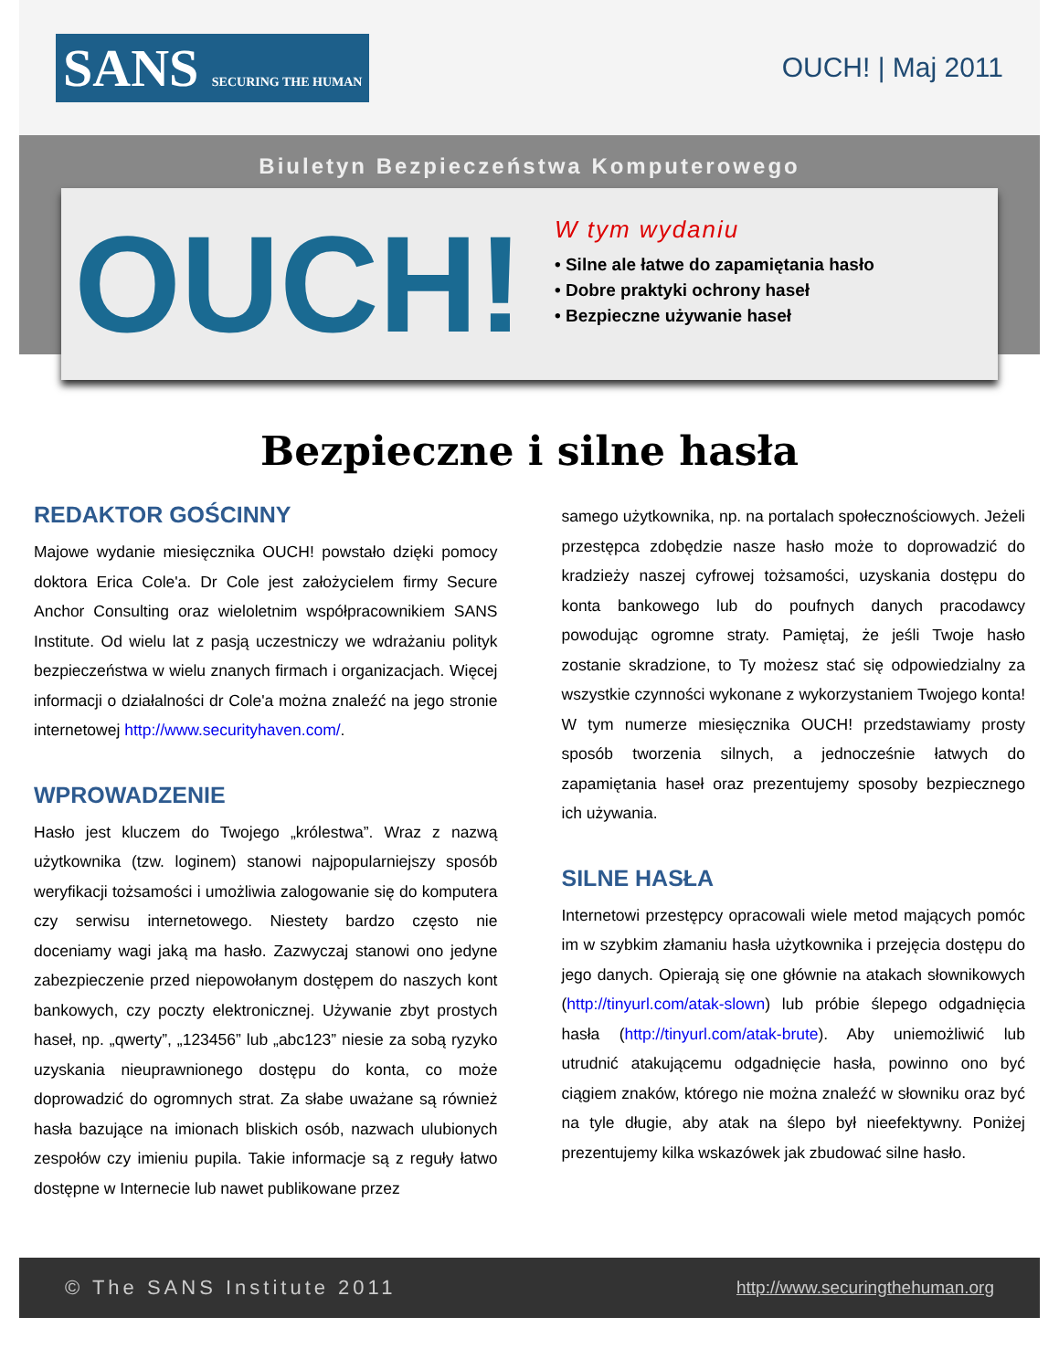SANS SECURING THE HUMAN
OUCH! | Maj 2011
Biuletyn Bezpieczeństwa Komputerowego
OUCH!
W tym wydaniu
• Silne ale łatwe do zapamiętania hasło
• Dobre praktyki ochrony haseł
• Bezpieczne używanie haseł
Bezpieczne i silne hasła
REDAKTOR GOŚCINNY
Majowe wydanie miesięcznika OUCH! powstało dzięki pomocy doktora Erica Cole'a. Dr Cole jest założycielem firmy Secure Anchor Consulting oraz wieloletnim współpracownikiem SANS Institute. Od wielu lat z pasją uczestniczy we wdrażaniu polityk bezpieczeństwa w wielu znanych firmach i organizacjach. Więcej informacji o działalności dr Cole'a można znaleźć na jego stronie internetowej http://www.securityhaven.com/.
WPROWADZENIE
Hasło jest kluczem do Twojego „królestwa”. Wraz z nazwą użytkownika (tzw. loginem) stanowi najpopularniejszy sposób weryfikacji tożsamości i umożliwia zalogowanie się do komputera czy serwisu internetowego. Niestety bardzo często nie doceniamy wagi jaką ma hasło. Zazwyczaj stanowi ono jedyne zabezpieczenie przed niepowołanym dostępem do naszych kont bankowych, czy poczty elektronicznej. Używanie zbyt prostych haseł, np. „qwerty”, „123456” lub „abc123” niesie za sobą ryzyko uzyskania nieuprawnionego dostępu do konta, co może doprowadzić do ogromnych strat. Za słabe uważane są również hasła bazujące na imionach bliskich osób, nazwach ulubionych zespołów czy imieniu pupila. Takie informacje są z reguły łatwo dostępne w Internecie lub nawet publikowane przez
samego użytkownika, np. na portalach społecznościowych. Jeżeli przestępca zdobędzie nasze hasło może to doprowadzić do kradzieży naszej cyfrowej tożsamości, uzyskania dostępu do konta bankowego lub do poufnych danych pracodawcy powodując ogromne straty. Pamiętaj, że jeśli Twoje hasło zostanie skradzione, to Ty możesz stać się odpowiedzialny za wszystkie czynności wykonane z wykorzystaniem Twojego konta! W tym numerze miesięcznika OUCH! przedstawiamy prosty sposób tworzenia silnych, a jednocześnie łatwych do zapamiętania haseł oraz prezentujemy sposoby bezpiecznego ich używania.
SILNE HASŁA
Internetowi przestępcy opracowali wiele metod mających pomóc im w szybkim złamaniu hasła użytkownika i przejęcia dostępu do jego danych. Opierają się one głównie na atakach słownikowych (http://tinyurl.com/atak-slown) lub próbie ślepego odgadnięcia hasła (http://tinyurl.com/atak-brute). Aby uniemożliwić lub utrudnić atakującemu odgadnięcie hasła, powinno ono być ciągiem znaków, którego nie można znaleźć w słowniku oraz być na tyle długie, aby atak na ślepo był nieefektywny. Poniżej prezentujemy kilka wskazówek jak zbudować silne hasło.
© The SANS Institute 2011 http://www.securingthehuman.org